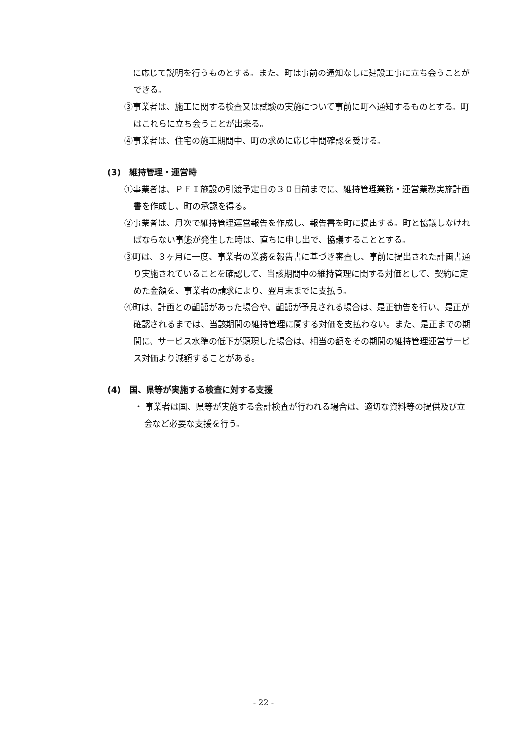に応じて説明を行うものとする。また、町は事前の通知なしに建設工事に立ち会うことができる。
③事業者は、施工に関する検査又は試験の実施について事前に町へ通知するものとする。町はこれらに立ち会うことが出来る。
④事業者は、住宅の施工期間中、町の求めに応じ中間確認を受ける。
(3)　維持管理・運営時
①事業者は、ＰＦＩ施設の引渡予定日の３０日前までに、維持管理業務・運営業務実施計画書を作成し、町の承認を得る。
②事業者は、月次で維持管理運営報告を作成し、報告書を町に提出する。町と協議しなければならない事態が発生した時は、直ちに申し出で、協議することとする。
③町は、３ヶ月に一度、事業者の業務を報告書に基づき審査し、事前に提出された計画書通り実施されていることを確認して、当該期間中の維持管理に関する対価として、契約に定めた金額を、事業者の請求により、翌月末までに支払う。
④町は、計画との齟齬があった場合や、齟齬が予見される場合は、是正勧告を行い、是正が確認されるまでは、当該期間の維持管理に関する対価を支払わない。また、是正までの期間に、サービス水準の低下が顕現した場合は、相当の額をその期間の維持管理運営サービス対価より減額することがある。
(4)　国、県等が実施する検査に対する支援
・ 事業者は国、県等が実施する会計検査が行われる場合は、適切な資料等の提供及び立会など必要な支援を行う。
- 22 -